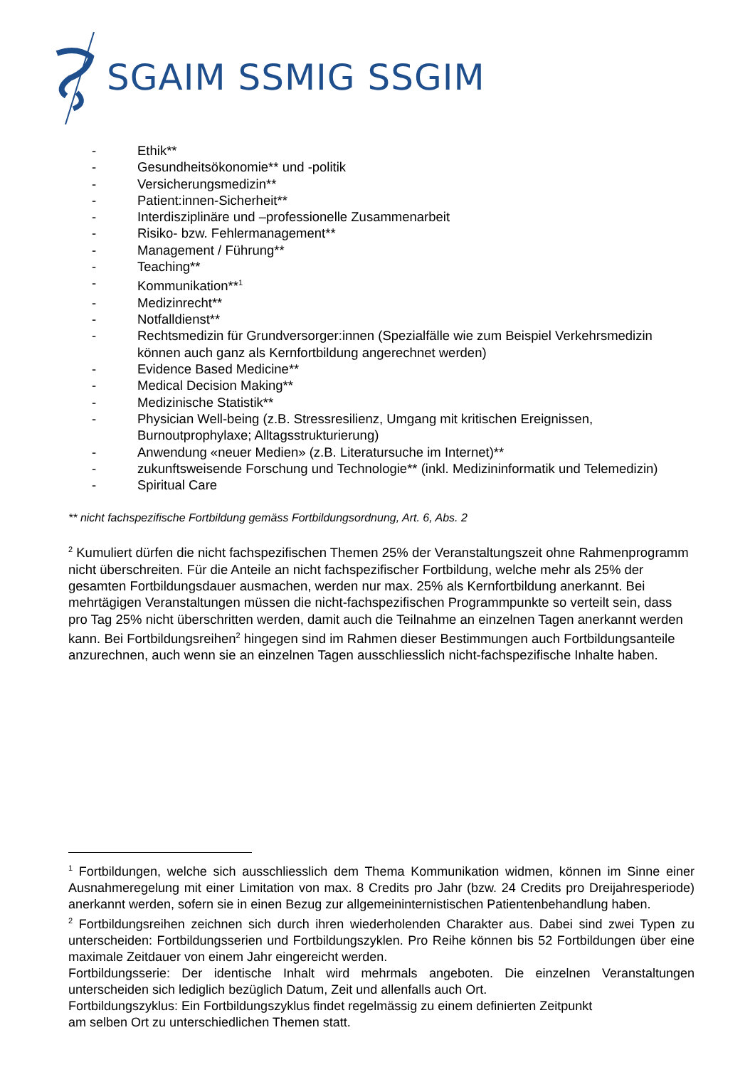SGAIM SSMIG SSGIM
- Ethik**
- Gesundheitsökonomie** und -politik
- Versicherungsmedizin**
- Patient:innen-Sicherheit**
- Interdisziplinäre und –professionelle Zusammenarbeit
- Risiko- bzw. Fehlermanagement**
- Management / Führung**
- Teaching**
- Kommunikation**<sup>1</sup>
- Medizinrecht**
- Notfalldienst**
- Rechtsmedizin für Grundversorger:innen (Spezialfälle wie zum Beispiel Verkehrsmedizin können auch ganz als Kernfortbildung angerechnet werden)
- Evidence Based Medicine**
- Medical Decision Making**
- Medizinische Statistik**
- Physician Well-being (z.B. Stressresilienz, Umgang mit kritischen Ereignissen, Burnoutprophylaxe; Alltagsstrukturierung)
- Anwendung «neuer Medien» (z.B. Literatursuche im Internet)**
- zukunftsweisende Forschung und Technologie** (inkl. Medizininformatik und Telemedizin)
- Spiritual Care
** nicht fachspezifische Fortbildung gemäss Fortbildungsordnung, Art. 6, Abs. 2
<sup>2</sup> Kumuliert dürfen die nicht fachspezifischen Themen 25% der Veranstaltungszeit ohne Rahmenprogramm nicht überschreiten. Für die Anteile an nicht fachspezifischer Fortbildung, welche mehr als 25% der gesamten Fortbildungsdauer ausmachen, werden nur max. 25% als Kernfortbildung anerkannt. Bei mehrtägigen Veranstaltungen müssen die nicht-fachspezifischen Programmpunkte so verteilt sein, dass pro Tag 25% nicht überschritten werden, damit auch die Teilnahme an einzelnen Tagen anerkannt werden kann. Bei Fortbildungsreihen<sup>2</sup> hingegen sind im Rahmen dieser Bestimmungen auch Fortbildungsanteile anzurechnen, auch wenn sie an einzelnen Tagen ausschliesslich nicht-fachspezifische Inhalte haben.
<sup>1</sup> Fortbildungen, welche sich ausschliesslich dem Thema Kommunikation widmen, können im Sinne einer Ausnahmeregelung mit einer Limitation von max. 8 Credits pro Jahr (bzw. 24 Credits pro Dreijahresperiode) anerkannt werden, sofern sie in einen Bezug zur allgemeininternistischen Patientenbehandlung haben.
<sup>2</sup> Fortbildungsreihen zeichnen sich durch ihren wiederholenden Charakter aus. Dabei sind zwei Typen zu unterscheiden: Fortbildungsserien und Fortbildungszyklen. Pro Reihe können bis 52 Fortbildungen über eine maximale Zeitdauer von einem Jahr eingereicht werden.
Fortbildungsserie: Der identische Inhalt wird mehrmals angeboten. Die einzelnen Veranstaltungen unterscheiden sich lediglich bezüglich Datum, Zeit und allenfalls auch Ort.
Fortbildungszyklus: Ein Fortbildungszyklus findet regelmässig zu einem definierten Zeitpunkt
am selben Ort zu unterschiedlichen Themen statt.